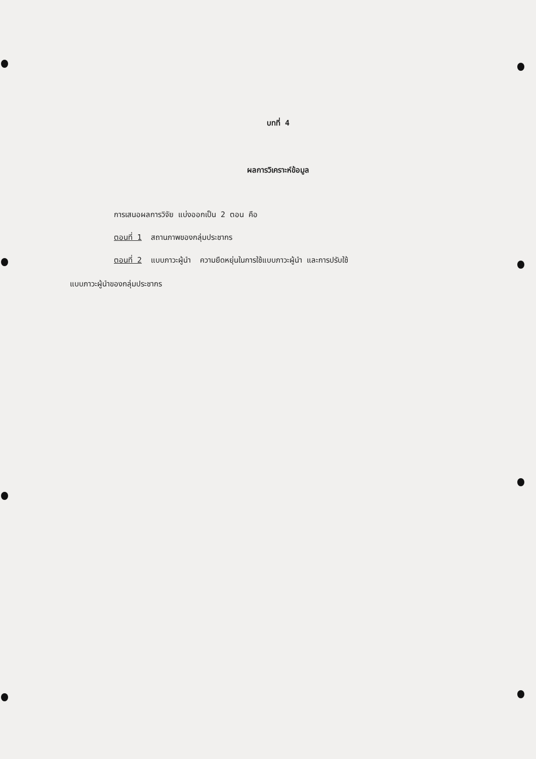บทที่ 4
ผลการวิเคราะห์ข้อมูล
การเสนอผลการวิจัย แบ่งออกเป็น 2 ตอน คือ
ตอนที่ 1 สถานภาพของกลุ่มประชากร
ตอนที่ 2 แบบภาวะผู้นำ ความยืดหยุ่นในการใช้แบบภาวะผู้นำ และการปรับใช้
แบบภาวะผู้นำของกลุ่มประชากร